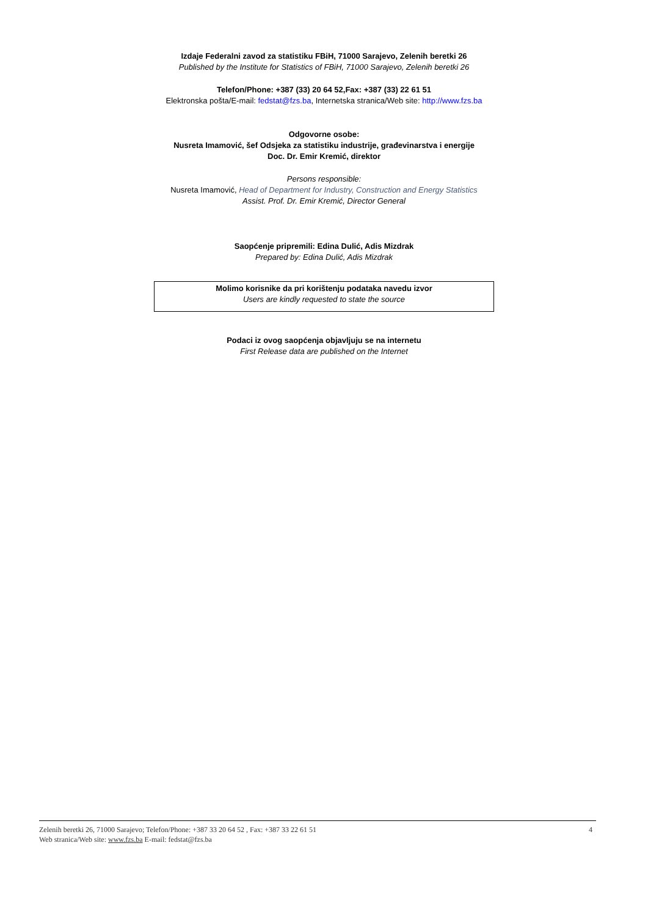Izdaje Federalni zavod za statistiku FBiH, 71000 Sarajevo, Zelenih beretki 26
Published by the Institute for Statistics of FBiH, 71000 Sarajevo, Zelenih beretki 26
Telefon/Phone: +387 (33) 20 64 52,Fax: +387 (33) 22 61 51
Elektronska pošta/E-mail: fedstat@fzs.ba, Internetska stranica/Web site: http://www.fzs.ba
Odgovorne osobe:
Nusreta Imamović, šef Odsjeka za statistiku industrije, građevinarstva i energije
Doc. Dr. Emir Kremić, direktor
Persons responsible:
Nusreta Imamović, Head of Department for Industry, Construction and Energy Statistics
Assist. Prof. Dr. Emir Kremić, Director General
Saopćenje pripremili: Edina Dulić, Adis Mizdrak
Prepared by: Edina Dulić, Adis Mizdrak
Molimo korisnike da pri korištenju podataka navedu izvor
Users are kindly requested to state the source
Podaci iz ovog saopćenja objavljuju se na internetu
First Release data are published on the Internet
Zelenih beretki 26, 71000 Sarajevo; Telefon/Phone: +387 33 20 64 52 , Fax: +387 33 22 61 51 4
Web stranica/Web site: www.fzs.ba E-mail: fedstat@fzs.ba